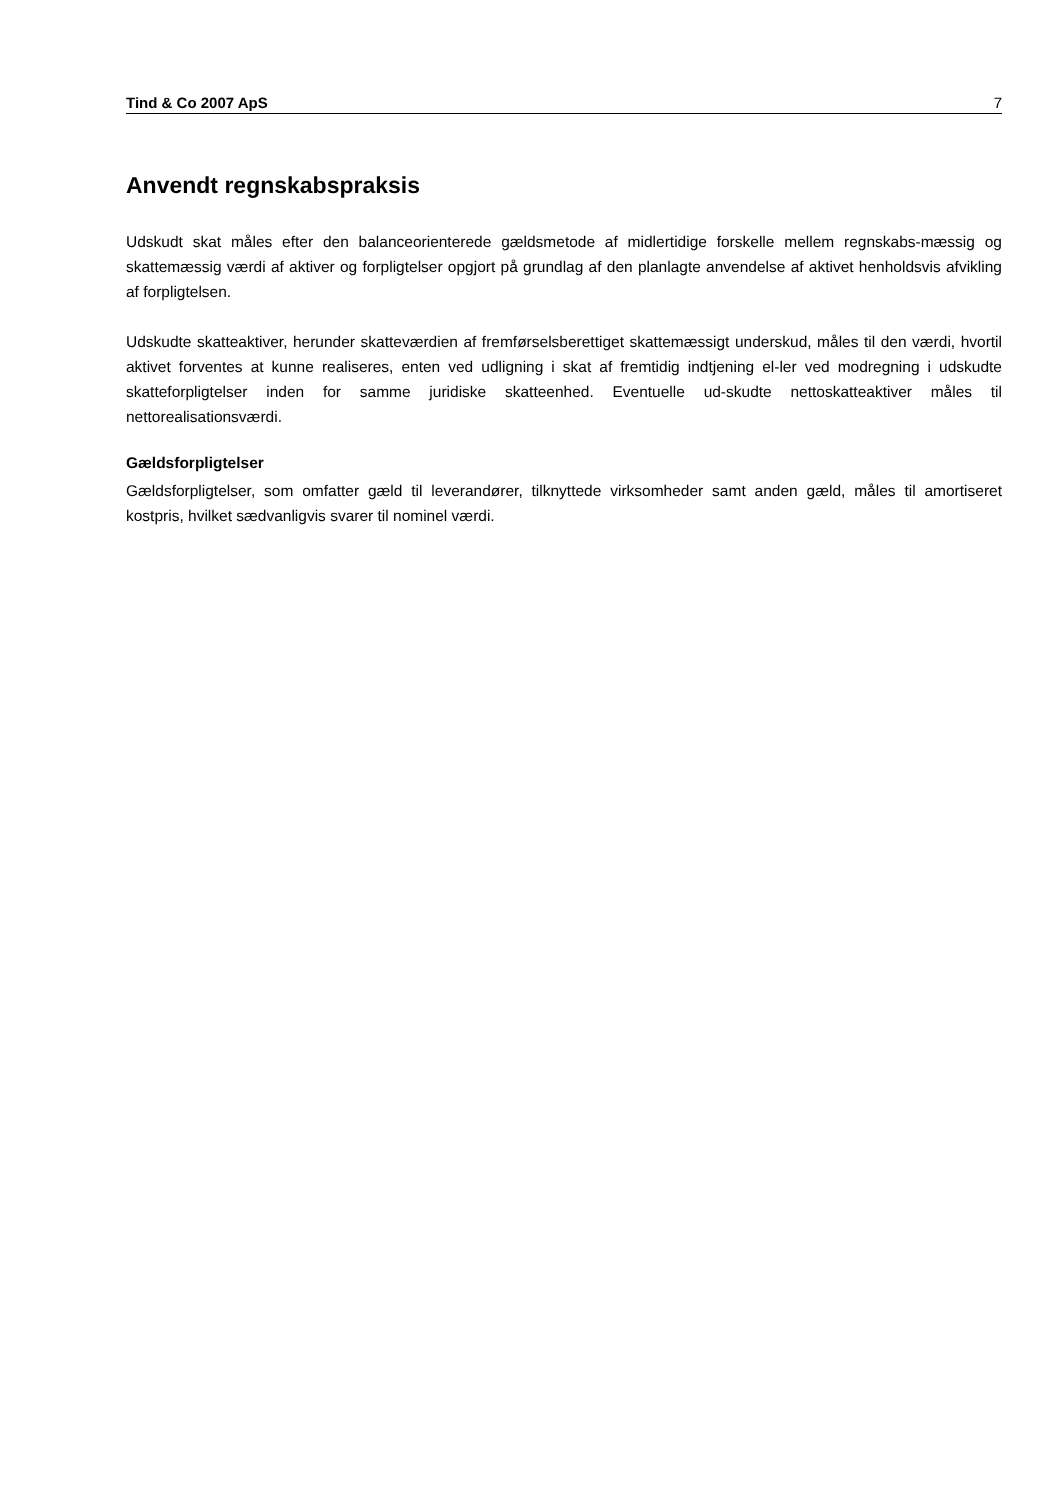Tind & Co 2007 ApS 7
Anvendt regnskabspraksis
Udskudt skat måles efter den balanceorienterede gældsmetode af midlertidige forskelle mellem regnskabs-mæssig og skattemæssig værdi af aktiver og forpligtelser opgjort på grundlag af den planlagte anvendelse af aktivet henholdsvis afvikling af forpligtelsen.
Udskudte skatteaktiver, herunder skatteværdien af fremførselsberettiget skattemæssigt underskud, måles til den værdi, hvortil aktivet forventes at kunne realiseres, enten ved udligning i skat af fremtidig indtjening el-ler ved modregning i udskudte skatteforpligtelser inden for samme juridiske skatteenhed. Eventuelle ud-skudte nettoskatteaktiver måles til nettorealisationsværdi.
Gældsforpligtelser
Gældsforpligtelser, som omfatter gæld til leverandører, tilknyttede virksomheder samt anden gæld, måles til amortiseret kostpris, hvilket sædvanligvis svarer til nominel værdi.